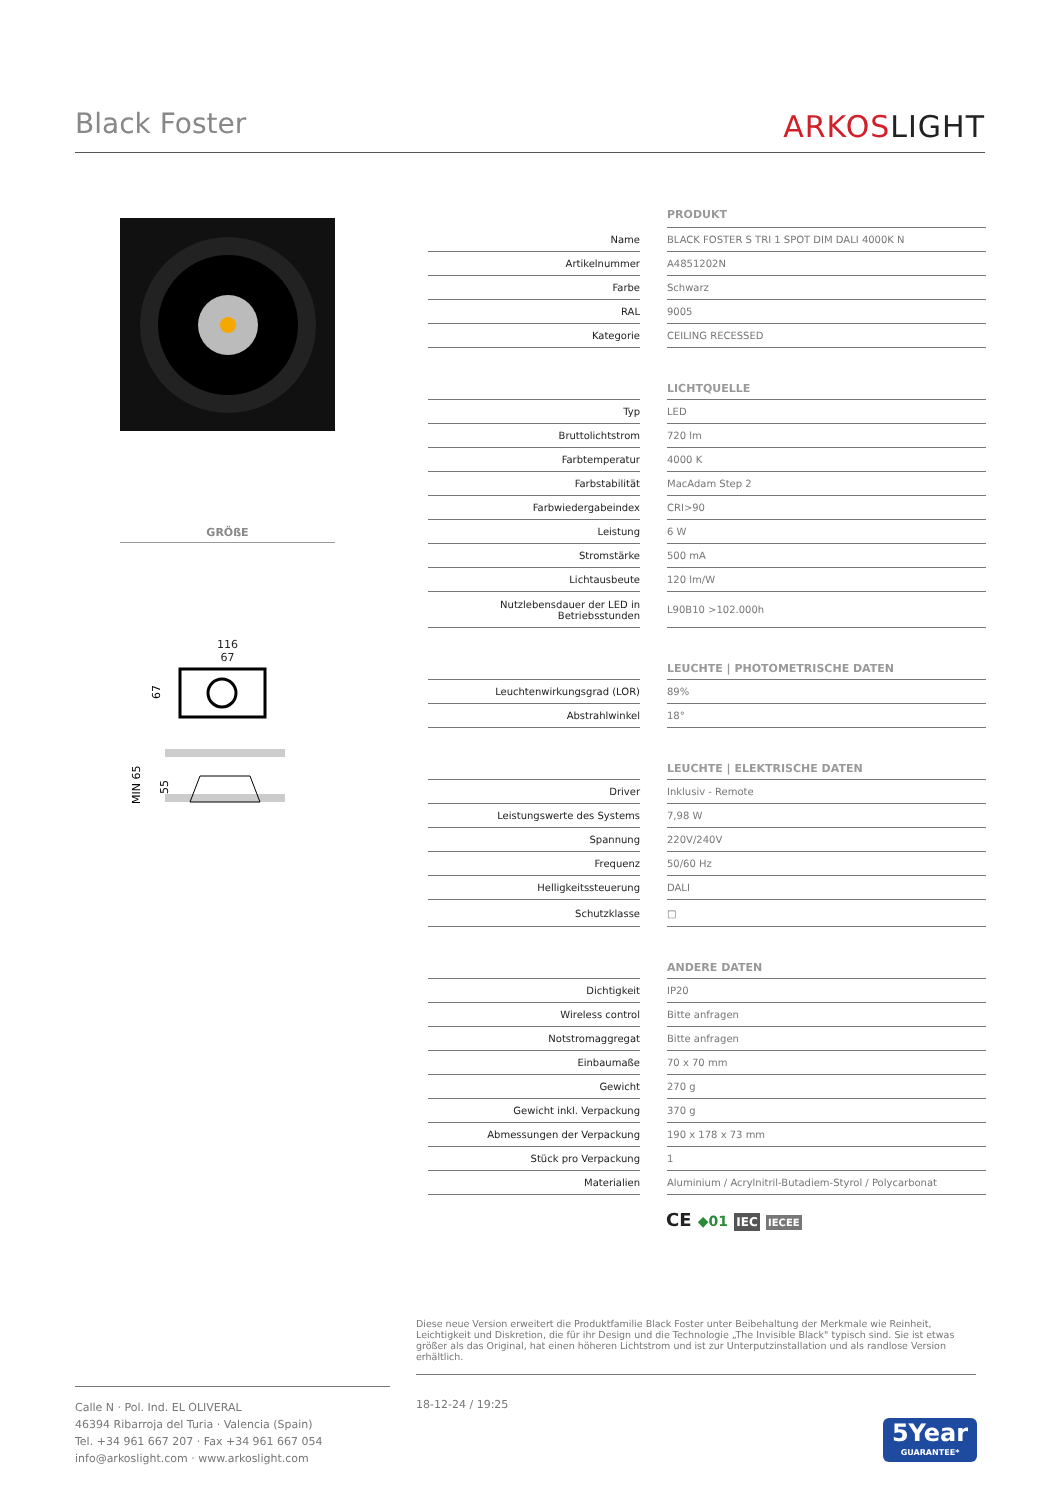Black Foster
ARKOSLIGHT
GRÖßE
116
67
67
MIN 65
55
| | | PRODUKT |
| Name | | BLACK FOSTER S TRI 1 SPOT DIM DALI 4000K N |
| Artikelnummer | | A4851202N |
| Farbe | | Schwarz |
| RAL | | 9005 |
| Kategorie | | CEILING RECESSED |
| | | LICHTQUELLE |
| Typ | | LED |
| Bruttolichtstrom | | 720 lm |
| Farbtemperatur | | 4000 K |
| Farbstabilität | | MacAdam Step 2 |
| Farbwiedergabeindex | | CRI>90 |
| Leistung | | 6 W |
| Stromstärke | | 500 mA |
| Lichtausbeute | | 120 lm/W |
| Nutzlebensdauer der LED in Betriebsstunden | | L90B10 >102.000h |
| | | LEUCHTE / PHOTOMETRISCHE DATEN |
| Leuchtenwirkungsgrad (LOR) | | 89% |
| Abstrahlwinkel | | 18° |
| | | LEUCHTE / ELEKTRISCHE DATEN |
| Driver | | Inklusiv - Remote |
| Leistungswerte des Systems | | 7,98 W |
| Spannung | | 220V/240V |
| Frequenz | | 50/60 Hz |
| Helligkeitssteuerung | | DALI |
| Schutzklasse | | □ |
| | | ANDERE DATEN |
| Dichtigkeit | | IP20 |
| Wireless control | | Bitte anfragen |
| Notstromaggregat | | Bitte anfragen |
| Einbaumaße | | 70 x 70 mm |
| Gewicht | | 270 g |
| Gewicht inkl. Verpackung | | 370 g |
| Abmessungen der Verpackung | | 190 x 178 x 73 mm |
| Stück pro Verpackung | | 1 |
| Materialien | | Aluminium / Acrylnitril-Butadiem-Styrol / Polycarbonat |
CE ◆01 IEC IECEE
Diese neue Version erweitert die Produktfamilie Black Foster unter Beibehaltung der Merkmale wie Reinheit, Leichtigkeit und Diskretion, die für ihr Design und die Technologie „The Invisible Black" typisch sind. Sie ist etwas größer als das Original, hat einen höheren Lichtstrom und ist zur Unterputzinstallation und als randlose Version erhältlich.
Calle N · Pol. Ind. EL OLIVERAL
46394 Ribarroja del Turia · Valencia (Spain)
Tel. +34 961 667 207 · Fax +34 961 667 054
info@arkoslight.com · www.arkoslight.com
18-12-24 / 19:25
5Year
GUARANTEE*